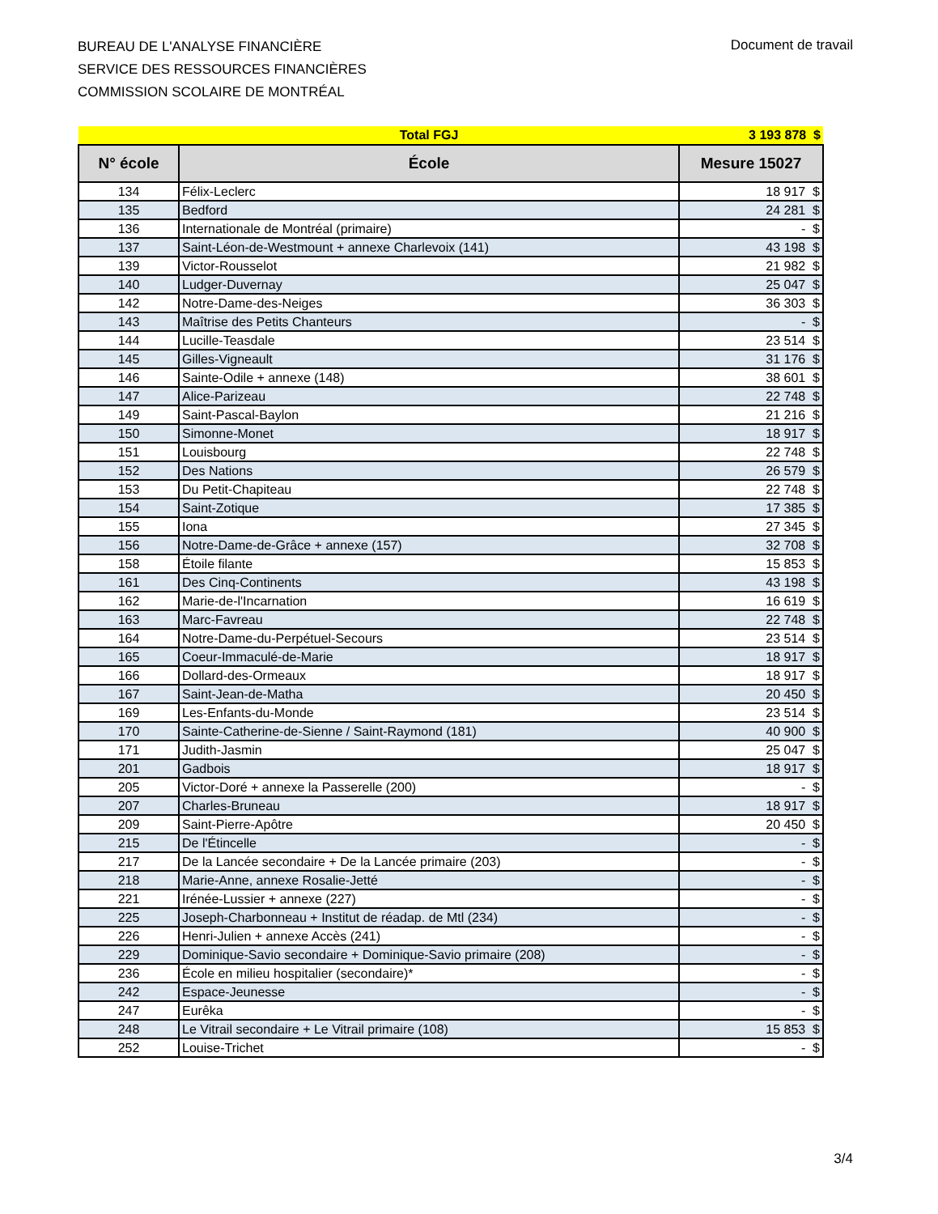BUREAU DE L'ANALYSE FINANCIÈRE
SERVICE DES RESSOURCES FINANCIÈRES
COMMISSION SCOLAIRE DE MONTRÉAL
Document de travail
| | Total FGJ | 3 193 878 $ |
| N° école | École | Mesure 15027 |
| 134 | Félix-Leclerc | 18 917 $ |
| 135 | Bedford | 24 281 $ |
| 136 | Internationale de Montréal (primaire) | - $ |
| 137 | Saint-Léon-de-Westmount + annexe Charlevoix (141) | 43 198 $ |
| 139 | Victor-Rousselot | 21 982 $ |
| 140 | Ludger-Duvernay | 25 047 $ |
| 142 | Notre-Dame-des-Neiges | 36 303 $ |
| 143 | Maîtrise des Petits Chanteurs | - $ |
| 144 | Lucille-Teasdale | 23 514 $ |
| 145 | Gilles-Vigneault | 31 176 $ |
| 146 | Sainte-Odile + annexe (148) | 38 601 $ |
| 147 | Alice-Parizeau | 22 748 $ |
| 149 | Saint-Pascal-Baylon | 21 216 $ |
| 150 | Simonne-Monet | 18 917 $ |
| 151 | Louisbourg | 22 748 $ |
| 152 | Des Nations | 26 579 $ |
| 153 | Du Petit-Chapiteau | 22 748 $ |
| 154 | Saint-Zotique | 17 385 $ |
| 155 | Iona | 27 345 $ |
| 156 | Notre-Dame-de-Grâce + annexe (157) | 32 708 $ |
| 158 | Étoile filante | 15 853 $ |
| 161 | Des Cinq-Continents | 43 198 $ |
| 162 | Marie-de-l'Incarnation | 16 619 $ |
| 163 | Marc-Favreau | 22 748 $ |
| 164 | Notre-Dame-du-Perpétuel-Secours | 23 514 $ |
| 165 | Coeur-Immaculé-de-Marie | 18 917 $ |
| 166 | Dollard-des-Ormeaux | 18 917 $ |
| 167 | Saint-Jean-de-Matha | 20 450 $ |
| 169 | Les-Enfants-du-Monde | 23 514 $ |
| 170 | Sainte-Catherine-de-Sienne / Saint-Raymond (181) | 40 900 $ |
| 171 | Judith-Jasmin | 25 047 $ |
| 201 | Gadbois | 18 917 $ |
| 205 | Victor-Doré + annexe la Passerelle (200) | - $ |
| 207 | Charles-Bruneau | 18 917 $ |
| 209 | Saint-Pierre-Apôtre | 20 450 $ |
| 215 | De l'Étincelle | - $ |
| 217 | De la Lancée secondaire + De la Lancée primaire (203) | - $ |
| 218 | Marie-Anne, annexe Rosalie-Jetté | - $ |
| 221 | Irénée-Lussier + annexe (227) | - $ |
| 225 | Joseph-Charbonneau + Institut de réadap. de Mtl (234) | - $ |
| 226 | Henri-Julien + annexe Accès (241) | - $ |
| 229 | Dominique-Savio secondaire + Dominique-Savio primaire (208) | - $ |
| 236 | École en milieu hospitalier (secondaire)* | - $ |
| 242 | Espace-Jeunesse | - $ |
| 247 | Eurêka | - $ |
| 248 | Le Vitrail secondaire + Le Vitrail primaire (108) | 15 853 $ |
| 252 | Louise-Trichet | - $ |
3/4